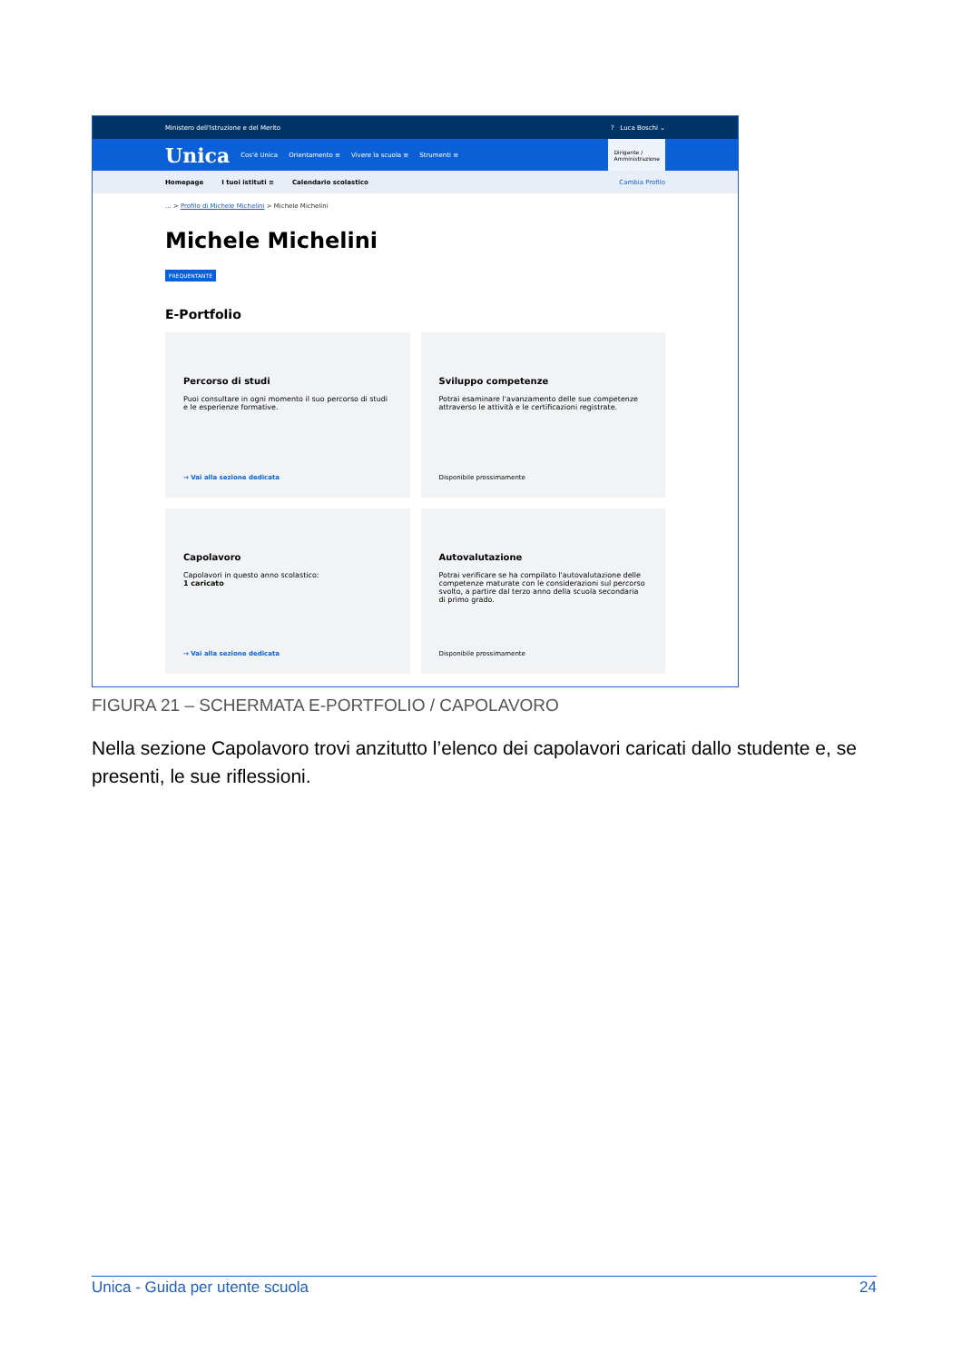Ministero dell'Istruzione e del Merito? Luca Boschi ⌄
Unica Cos'è Unica Orientamento ≡ Vivere la scuola ≡ Strumenti ≡ Dirigente /
Amministrazione
Homepage I tuoi istituti ≡ Calendario scolastico Cambia Profilo
... > Profilo di Michele Michelini > Michele Michelini
Michele Michelini
FREQUENTANTE
E-Portfolio
Percorso di studi
Puoi consultare in ogni momento il suo percorso di studi e le esperienze formative.
→ Vai alla sezione dedicata
Sviluppo competenze
Potrai esaminare l'avanzamento delle sue competenze attraverso le attività e le certificazioni registrate.
Disponibile prossimamente
Capolavoro
Capolavori in questo anno scolastico:
1 caricato
→ Vai alla sezione dedicata
Autovalutazione
Potrai verificare se ha compilato l'autovalutazione delle competenze maturate con le considerazioni sul percorso svolto, a partire dal terzo anno della scuola secondaria di primo grado.
Disponibile prossimamente
FIGURA 21 – SCHERMATA E-PORTFOLIO / CAPOLAVORO
Nella sezione Capolavoro trovi anzitutto l’elenco dei capolavori caricati dallo studente e, se presenti, le sue riflessioni.
Unica - Guida per utente scuola 24